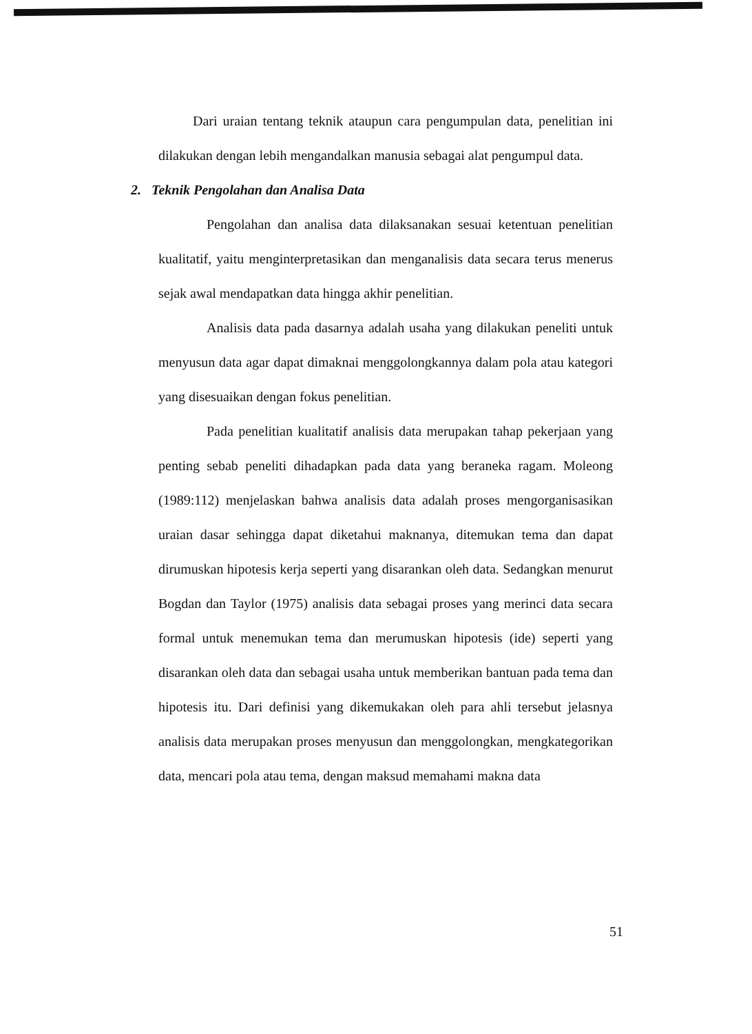Dari uraian tentang teknik ataupun cara pengumpulan data, penelitian ini dilakukan dengan lebih mengandalkan manusia sebagai alat pengumpul data.
2. Teknik Pengolahan dan Analisa Data
Pengolahan dan analisa data dilaksanakan sesuai ketentuan penelitian kualitatif, yaitu menginterpretasikan dan menganalisis data secara terus menerus sejak awal mendapatkan data hingga akhir penelitian.
Analisis data pada dasarnya adalah usaha yang dilakukan peneliti untuk menyusun data agar dapat dimaknai menggolongkannya dalam pola atau kategori yang disesuaikan dengan fokus penelitian.
Pada penelitian kualitatif analisis data merupakan tahap pekerjaan yang penting sebab peneliti dihadapkan pada data yang beraneka ragam. Moleong (1989:112) menjelaskan bahwa analisis data adalah proses mengorganisasikan uraian dasar sehingga dapat diketahui maknanya, ditemukan tema dan dapat dirumuskan hipotesis kerja seperti yang disarankan oleh data. Sedangkan menurut Bogdan dan Taylor (1975) analisis data sebagai proses yang merinci data secara formal untuk menemukan tema dan merumuskan hipotesis (ide) seperti yang disarankan oleh data dan sebagai usaha untuk memberikan bantuan pada tema dan hipotesis itu. Dari definisi yang dikemukakan oleh para ahli tersebut jelasnya analisis data merupakan proses menyusun dan menggolongkan, mengkategorikan data, mencari pola atau tema, dengan maksud memahami makna data
51